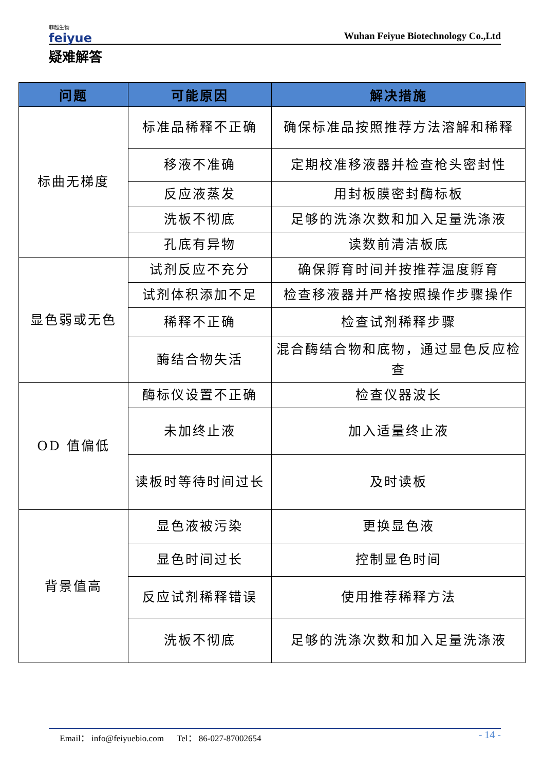菲越生物
feiyue
Wuhan Feiyue Biotechnology Co.,Ltd
疑难解答
| 问题 | 可能原因 | 解决措施 |
| --- | --- | --- |
| 标曲无梯度 | 标准品稀释不正确 | 确保标准品按照推荐方法溶解和稀释 |
| | 移液不准确 | 定期校准移液器并检查枪头密封性 |
| | 反应液蒸发 | 用封板膜密封酶标板 |
| | 洗板不彻底 | 足够的洗涤次数和加入足量洗涤液 |
| | 孔底有异物 | 读数前清洁板底 |
| 显色弱或无色 | 试剂反应不充分 | 确保孵育时间并按推荐温度孵育 |
| | 试剂体积添加不足 | 检查移液器并严格按照操作步骤操作 |
| | 稀释不正确 | 检查试剂稀释步骤 |
| | 酶结合物失活 | 混合酶结合物和底物，通过显色反应检查 |
| OD 值偏低 | 酶标仪设置不正确 | 检查仪器波长 |
| | 未加终止液 | 加入适量终止液 |
| | 读板时等待时间过长 | 及时读板 |
| 背景值高 | 显色液被污染 | 更换显色液 |
| | 显色时间过长 | 控制显色时间 |
| | 反应试剂稀释错误 | 使用推荐稀释方法 |
| | 洗板不彻底 | 足够的洗涤次数和加入足量洗涤液 |
Email： info@feiyuebio.com Tel： 86-027-87002654 - 14 -